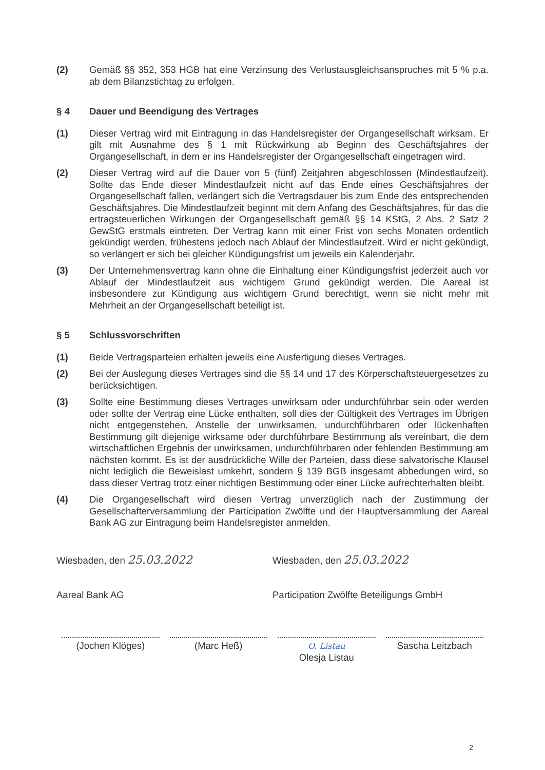(2) Gemäß §§ 352, 353 HGB hat eine Verzinsung des Verlustausgleichsanspruches mit 5 % p.a. ab dem Bilanzstichtag zu erfolgen.
§ 4 Dauer und Beendigung des Vertrages
(1) Dieser Vertrag wird mit Eintragung in das Handelsregister der Organgesellschaft wirksam. Er gilt mit Ausnahme des § 1 mit Rückwirkung ab Beginn des Geschäftsjahres der Organgesellschaft, in dem er ins Handelsregister der Organgesellschaft eingetragen wird.
(2) Dieser Vertrag wird auf die Dauer von 5 (fünf) Zeitjahren abgeschlossen (Mindestlaufzeit). Sollte das Ende dieser Mindestlaufzeit nicht auf das Ende eines Geschäftsjahres der Organgesellschaft fallen, verlängert sich die Vertragsdauer bis zum Ende des entsprechenden Geschäftsjahres. Die Mindestlaufzeit beginnt mit dem Anfang des Geschäftsjahres, für das die ertragsteuerlichen Wirkungen der Organgesellschaft gemäß §§ 14 KStG, 2 Abs. 2 Satz 2 GewStG erstmals eintreten. Der Vertrag kann mit einer Frist von sechs Monaten ordentlich gekündigt werden, frühestens jedoch nach Ablauf der Mindestlaufzeit. Wird er nicht gekündigt, so verlängert er sich bei gleicher Kündigungsfrist um jeweils ein Kalenderjahr.
(3) Der Unternehmensvertrag kann ohne die Einhaltung einer Kündigungsfrist jederzeit auch vor Ablauf der Mindestlaufzeit aus wichtigem Grund gekündigt werden. Die Aareal ist insbesondere zur Kündigung aus wichtigem Grund berechtigt, wenn sie nicht mehr mit Mehrheit an der Organgesellschaft beteiligt ist.
§ 5 Schlussvorschriften
(1) Beide Vertragsparteien erhalten jeweils eine Ausfertigung dieses Vertrages.
(2) Bei der Auslegung dieses Vertrages sind die §§ 14 und 17 des Körperschaftsteuergesetzes zu berücksichtigen.
(3) Sollte eine Bestimmung dieses Vertrages unwirksam oder undurchführbar sein oder werden oder sollte der Vertrag eine Lücke enthalten, soll dies der Gültigkeit des Vertrages im Übrigen nicht entgegenstehen. Anstelle der unwirksamen, undurchführbaren oder lückenhaften Bestimmung gilt diejenige wirksame oder durchführbare Bestimmung als vereinbart, die dem wirtschaftlichen Ergebnis der unwirksamen, undurchführbaren oder fehlenden Bestimmung am nächsten kommt. Es ist der ausdrückliche Wille der Parteien, dass diese salvatorische Klausel nicht lediglich die Beweislast umkehrt, sondern § 139 BGB insgesamt abbedungen wird, so dass dieser Vertrag trotz einer nichtigen Bestimmung oder einer Lücke aufrechterhalten bleibt.
(4) Die Organgesellschaft wird diesen Vertrag unverzüglich nach der Zustimmung der Gesellschafterversammlung der Participation Zwölfte und der Hauptversammlung der Aareal Bank AG zur Eintragung beim Handelsregister anmelden.
Wiesbaden, den 25.03.2022
Aareal Bank AG
Wiesbaden, den 25.03.2022
Participation Zwölfte Beteiligungs GmbH
(Jochen Klöges) (Marc Heß)
O. Listau
Olesja Listau
Sascha Leitzbach
2